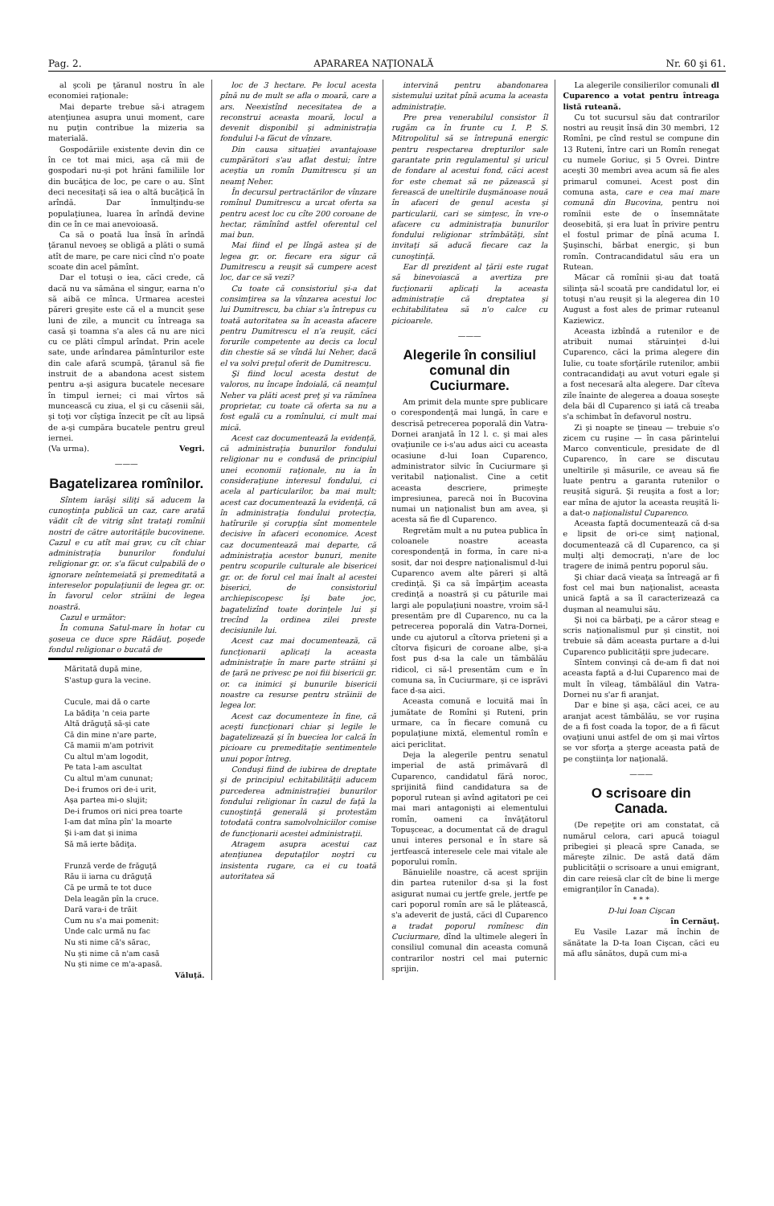Pag. 2. APARAREA NAŢIONALĂ Nr. 60 şi 61.
al şcoli pe ţăranul nostru în ale economiei raţionale:
Mai departe trebue să-i atragem atenţiunea asupra unui moment, care nu puţin contribue la mizeria sa materială.
Gospodăriile existente devin din ce în ce tot mai mici, aşa că mii de gospodari nu-şi pot hrăni familiile lor din bucăţica de loc, pe care o au. Sînt deci necesitaţi să iea o altă bucăţică în arîndă. Dar înmulţindu-se populaţiunea, luarea în arîndă devine din ce în ce mai anevoioasă.
Ca să o poată lua însă în arîndă ţăranul nevoeş se obligă a plăti o sumă atît de mare, pe care nici cînd n'o poate scoate din acel pămînt.
Dar el totuşi o iea, căci crede, că dacă nu va sămăna el singur, earna n'o să aibă ce mînca. Urmarea acestei păreri greşite este că el a muncit şese luni de zile, a muncit cu întreaga sa casă şi toamna s'a ales că nu are nici cu ce plăti cîmpul arîndat. Prin acele sate, unde arîndarea pămînturilor este din cale afară scumpă, ţăranul să fie instruit de a abandona acest sistem pentru a-şi asigura bucatele necesare în timpul iernei; ci mai vîrtos să muncească cu ziua, el şi cu căsenii săi, şi toţi vor cîştiga înzecit pe cît au lipsă de a-şi cumpăra bucatele pentru greul iernei.
(Va urma). Vegri.
———
Bagatelizarea romînilor.
Sîntem iarăşi siliţi să aducem la cunoştinţa publică un caz, care arată vădit cît de vitrig sînt trataţi romînii nostri de către autorităţile bucovinene. Cazul e cu atît mai grav, cu cît chiar administraţia bunurilor fondului religionar gr. or. s'a făcut culpabilă de o ignorare neîntemeiată şi premeditată a intereselor populaţiunii de legea gr. or. în favorul celor străini de legea noastră.
Cazul e următor:
În comuna Satul-mare în hotar cu şoseua ce duce spre Rădăuţ, poşede fondul religionar o bucată de
Măritată după mine,
S'astup gura la vecine.
Cucule, mai dă o carte
La bădiţa 'n ceia parte
Altă drăguţă să-şi cate
Că din mine n'are parte,
Că mamii m'am potrivit
Cu altul m'am logodit,
Pe tata l-am ascultat
Cu altul m'am cununat;
De-i frumos ori de-i urit,
Aşa partea mi-o slujit;
De-i frumos ori nici prea toarte
I-am dat mîna pîn' la moarte
Şi i-am dat şi inima
Să mă ierte bădiţa.
Frunză verde de frăguţă
Rău ii iarna cu drăguţă
Că pe urmă te tot duce
Dela leagăn pîn la cruce.
Dară vara-i de trăit
Cum nu s'a mai pomenit:
Unde calc urmă nu fac
Nu sti nime că's sărac,
Nu şti nime că n'am casă
Nu şti nime ce m'a-apasă.
Văluţă.
loc de 3 hectare. Pe locul acesta pînă nu de mult se afla o moară, care a ars. Neexistînd necesitatea de a reconstrui aceasta moară, locul a devenit disponibil şi administraţia fondului l-a făcut de vînzare.
Din causa situaţiei avantajoase cumpărători s'au aflat destui; între aceştia un romîn Dumitrescu şi un neamţ Neher.
În decursul pertractărilor de vînzare romînul Dumitrescu a urcat oferta sa pentru acest loc cu cîte 200 coroane de hectar, rămînînd astfel oferentul cel mai bun.
Mai fiind el pe lîngă astea şi de legea gr. or. fiecare era sigur că Dumitrescu a reuşit să cumpere acest loc, dar ce să vezi?
Cu toate că consistoriul şi-a dat consimţirea sa la vînzarea acestui loc lui Dumitrescu, ba chiar s'a întrepus cu toată autoritatea sa în aceasta afacere pentru Dumitrescu el n'a reuşit, căci forurile competente au decis ca locul din chestie să se vîndă lui Neher, dacă el va solvi preţul oferit de Dumitrescu.
Şi fiind locul acesta destut de valoros, nu încape îndoială, că neamţul Neher va plăti acest preţ şi va rămînea proprietar, cu toate că oferta sa nu a fost egală cu a romînului, ci mult mai mică.
Acest caz documentează la evidenţă, că administraţia bunurilor fondului religionar nu e condusă de principiul unei economii raţionale, nu ia în consideraţiune interesul fondului, ci acela al particularilor, ba mai mult; acest caz documentează la evidenţă, că în administraţia fondului protecţia, hatîrurile şi corupţia sînt momentele decisive în afaceri economice. Acest caz documentează mai departe, că administraţia acestor bunuri, menite pentru scopurile culturale ale bisericei gr. or. de forul cel mai înalt al acestei biserici, de consistoriul archiepiscopesc îşi bate joc, bagatelizînd toate dorinţele lui şi trecînd la ordinea zilei preste decisiunile lui.
Acest caz mai documentează, că funcţionarii aplicaţi la aceasta administraţie în mare parte străini şi de ţară ne privesc pe noi fiii bisericii gr. or. ca inimici şi bunurile bisericii noastre ca resurse pentru străinii de legea lor.
Acest caz documenteze în fine, că aceşti funcţionari chiar şi legile le bagatelizează şi în bueciea lor calcă în picioare cu premeditaţie sentimentele unui popor întreg.
Conduşi fiind de iubirea de dreptate şi de principiul echitabilităţii aducem purcederea administraţiei bunurilor fondului religionar în cazul de faţă la cunoştinţă generală şi protestăm totodată contra samolvolniciilor comise de funcţionarii acestei administraţii.
Atragem asupra acestui caz atenţiunea deputaţilor noştri cu insistenta rugare, ca ei cu toată autoritatea să
intervină pentru abandonarea sistemului uzitat pînă acuma la aceasta administraţie.
Pre prea venerabilul consistor îl rugăm ca în frunte cu I. P. S. Mitropolitul să se întrepună energic pentru respectarea drepturilor sale garantate prin regulamentul şi uricul de fondare al acestui fond, căci acest for este chemat să ne păzească şi ferească de uneltirile duşmănoase nouă în afaceri de genul acesta şi particularii, cari se simţesc, în vre-o afacere cu administraţia bunurilor fondului religionar strîmbătăţi, sînt invitaţi să aducă fiecare caz la cunoştinţă.
Ear dl prezident al ţării este rugat să binevoiască a avertiza pre fucţionarii aplicaţi la aceasta administraţie că dreptatea şi echitabilitatea să n'o calce cu picioarele.
———
Alegerile în consiliul comunal din Cuciurmare.
Am primit dela munte spre publicare o corespondenţă mai lungă, în care e descrisă petrecerea poporală din Vatra-Dornei aranjată în 12 l. c. şi mai ales ovaţiunile ce i-s'au adus aici cu aceasta ocasiune d-lui Ioan Cuparenco, administrator silvic în Cuciurmare şi veritabil naţionalist. Cine a cetit aceasta descriere, primeşte impresiunea, parecă noi în Bucovina numai un naţionalist bun am avea, şi acesta să fie dl Cuparenco.
Regretăm mult a nu putea publica în coloanele noastre aceasta corespondenţă in forma, în care ni-a sosit, dar noi despre naţionalismul d-lui Cuparenco avem alte păreri şi altă credinţă. Şi ca să împărţim aceasta credinţă a noastră şi cu păturile mai largi ale populaţiuni noastre, vroim să-l presentăm pre dl Cuparenco, nu ca la petrecerea poporală din Vatra-Dornei, unde cu ajutorul a cîtorva prieteni şi a cîtorva fişicuri de coroane albe, şi-a fost pus d-sa la cale un tămbălău ridicol, ci să-l presentăm cum e în comuna sa, în Cuciurmare, şi ce isprăvi face d-sa aici.
Aceasta comună e locuită mai în jumătate de Romîni şi Ruteni, prin urmare, ca în fiecare comună cu populaţiune mixtă, elementul romîn e aici periclitat.
Deja la alegerile pentru senatul imperial de astă primăvară dl Cuparenco, candidatul fără noroc, sprijinită fiind candidatura sa de poporul rutean şi avînd agitatori pe cei mai mari antagonişti ai elementului romîn, oameni ca învăţătorul Topuşceac, a documentat că de dragul unui interes personal e în stare să jertfească interesele cele mai vitale ale poporului romîn.
Bănuielile noastre, că acest sprijin din partea rutenilor d-sa şi la fost asigurat numai cu jertfe grele, jertfe pe cari poporul romîn are să le plătească, s'a adeverit de justă, căci dl Cuparenco a tradat poporul romînesc din Cuciurmare, dînd la ultimele alegeri în consiliul comunal din aceasta comună contrarilor nostri cel mai puternic sprijin.
La alegerile consilierilor comunali dl Cuparenco a votat pentru întreaga listă ruteană.
Cu tot sucursul său dat contrarilor nostri au reuşit însă din 30 membri, 12 Romîni, pe cînd restul se compune din 13 Ruteni, între cari un Romîn renegat cu numele Goriuc, şi 5 Ovrei. Dintre aceşti 30 membri avea acum să fie ales primarul comunei. Acest post din comuna asta, care e cea mai mare comună din Bucovina, pentru noi romînii este de o însemnătate deosebită, şi era luat în privire pentru el fostul primar de pînă acuma I. Şuşinschi, bărbat energic, şi bun romîn. Contracandidatul său era un Rutean.
Măcar că romînii şi-au dat toată silinţa să-l scoată pre candidatul lor, ei totuşi n'au reuşit şi la alegerea din 10 August a fost ales de primar ruteanul Kaziewicz.
Aceasta izbîndă a rutenilor e de atribuit numai stăruinţei d-lui Cuparenco, căci la prima alegere din Iulie, cu toate sforţările rutenilor, ambii contracandidaţi au avut voturi egale şi a fost necesară alta alegere. Dar cîteva zile înainte de alegerea a doaua soseşte dela băi dl Cuparenco şi iată că treaba s'a schimbat în defavorul nostru.
Zi şi noapte se ţineau — trebuie s'o zicem cu ruşine — în casa părintelui Marco conventicule, presidate de dl Cuparenco, în care se discutau uneltirile şi măsurile, ce aveau să fie luate pentru a garanta rutenilor o reuşită sigură. Şi reuşita a fost a lor; ear mîna de ajutor la aceasta reuşită li-a dat-o naţionalistul Cuparenco.
Aceasta faptă documentează că d-sa e lipsit de ori-ce simţ naţional, documentează că dl Cuparenco, ca şi mulţi alţi democraţi, n'are de loc tragere de inimă pentru poporul său.
Şi chiar dacă vieaţa sa întreagă ar fi fost cel mai bun naţionalist, aceasta unică faptă a sa îl caracterizează ca duşman al neamului său.
Şi noi ca bărbaţi, pe a căror steag e scris naţionalismul pur şi cinstit, noi trebuie să dăm aceasta purtare a d-lui Cuparenco publicităţii spre judecare.
Sîntem convinşi că de-am fi dat noi aceasta faptă a d-lui Cuparenco mai de mult în vileag, tămbălăul din Vatra-Dornei nu s'ar fi aranjat.
Dar e bine şi aşa, căci acei, ce au aranjat acest tămbălău, se vor ruşina de a fi fost coada la topor, de a fi făcut ovaţiuni unui astfel de om şi mai vîrtos se vor sforţa a şterge aceasta pată de pe conştiinţa lor naţională.
———
O scrisoare din Canada.
(De repeţite ori am constatat, că numărul celora, cari apucă toiagul pribegiei şi pleacă spre Canada, se măreşte zilnic. De astă dată dăm publicităţii o scrisoare a unui emigrant, din care reiesă clar cît de bine li merge emigranţilor în Canada).
* * *
D-lui Ioan Cişcan
în Cernăuţ.
Eu Vasile Lazar mă închin de sănătate la D-ta Ioan Cişcan, căci eu mă aflu sănătos, după cum mi-a